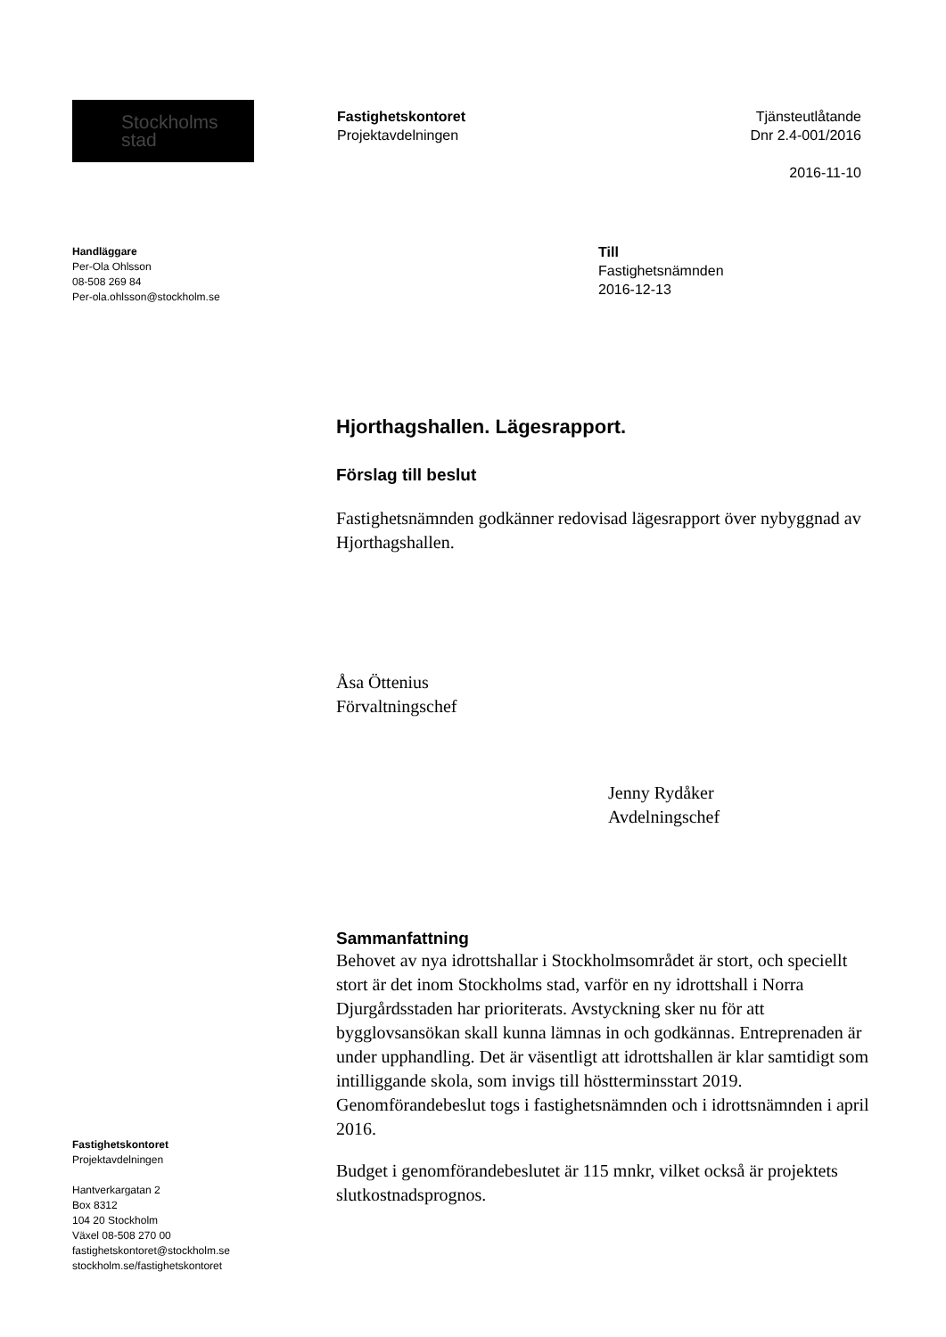Stockholms
stad
Fastighetskontoret
Projektavdelningen
Tjänsteutlåtande
Dnr 2.4-001/2016
2016-11-10
Handläggare
Per-Ola Ohlsson
08-508 269 84
Per-ola.ohlsson@stockholm.se
Till
Fastighetsnämnden
2016-12-13
Hjorthagshallen. Lägesrapport.
Förslag till beslut
Fastighetsnämnden godkänner redovisad lägesrapport över nybyggnad av Hjorthagshallen.
Åsa Öttenius
Förvaltningschef
Jenny Rydåker
Avdelningschef
Sammanfattning
Behovet av nya idrottshallar i Stockholmsområdet är stort, och speciellt stort är det inom Stockholms stad, varför en ny idrottshall i Norra Djurgårdsstaden har prioriterats. Avstyckning sker nu för att bygglovsansökan skall kunna lämnas in och godkännas. Entreprenaden är under upphandling. Det är väsentligt att idrottshallen är klar samtidigt som intilliggande skola, som invigs till höstterminsstart 2019. Genomförandebeslut togs i fastighetsnämnden och i idrottsnämnden i april 2016.
Budget i genomförandebeslutet är 115 mnkr, vilket också är projektets slutkostnadsprognos.
Fastighetskontoret
Projektavdelningen
Hantverkargatan 2
Box 8312
104 20 Stockholm
Växel 08-508 270 00
fastighetskontoret@stockholm.se
stockholm.se/fastighetskontoret